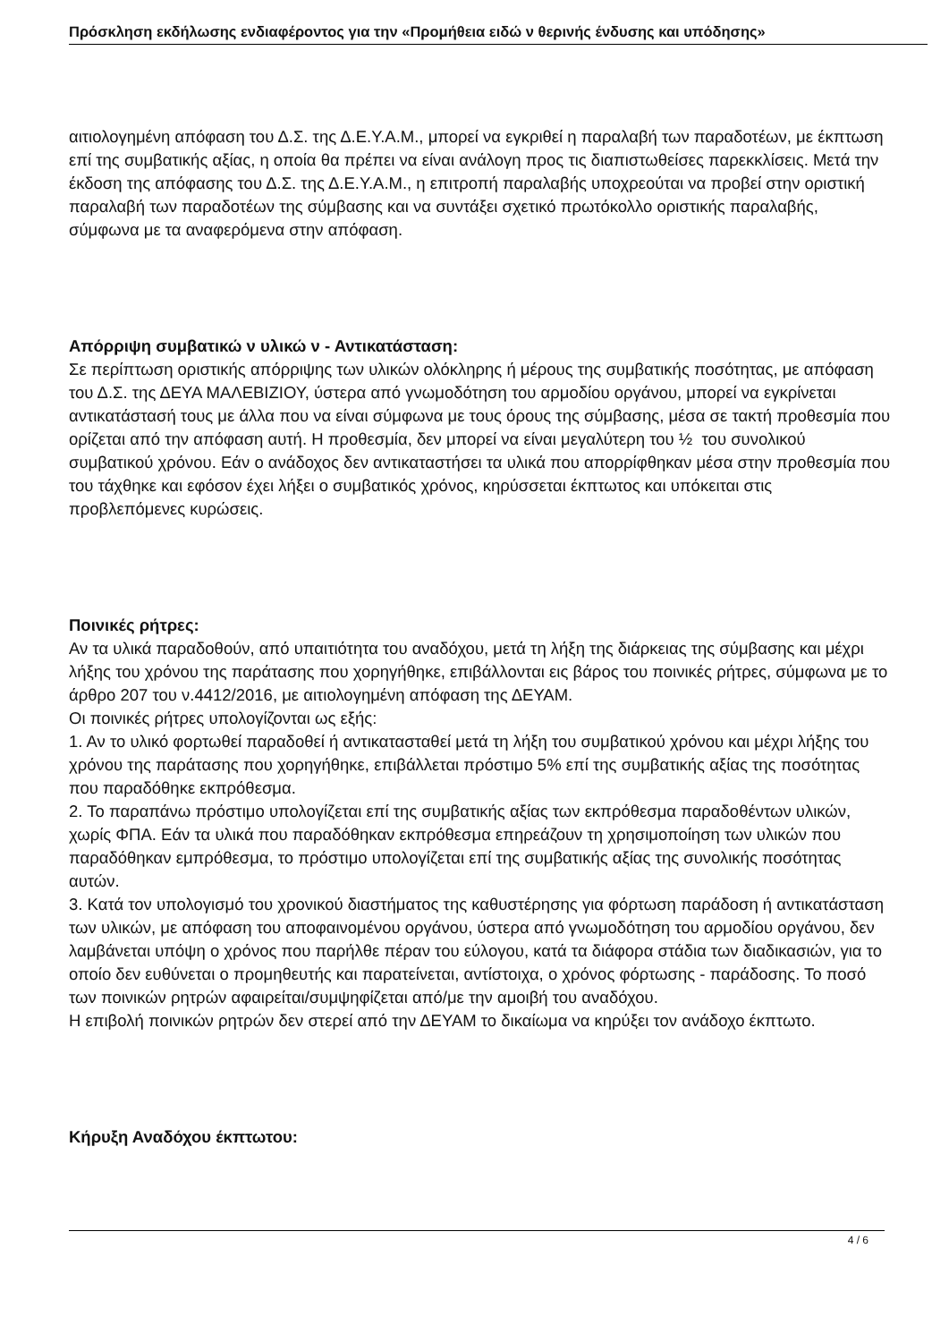Πρόσκληση εκδήλωσης ενδιαφέροντος για την «Προμήθεια ειδώ ν θερινής ένδυσης και υπόδησης»
αιτιολογημένη απόφαση του Δ.Σ. της Δ.Ε.Υ.Α.Μ., μπορεί να εγκριθεί η παραλαβή των παραδοτέων, με έκπτωση επί της συμβατικής αξίας, η οποία θα πρέπει να είναι ανάλογη προς τις διαπιστωθείσες παρεκκλίσεις. Μετά την έκδοση της απόφασης του Δ.Σ. της Δ.Ε.Υ.Α.Μ., η επιτροπή παραλαβής υποχρεούται να προβεί στην οριστική παραλαβή των παραδοτέων της σύμβασης και να συντάξει σχετικό πρωτόκολλο οριστικής παραλαβής, σύμφωνα με τα αναφερόμενα στην απόφαση.
Απόρριψη συμβατικώ ν υλικώ ν - Αντικατάσταση:
Σε περίπτωση οριστικής απόρριψης των υλικών ολόκληρης ή μέρους της συμβατικής ποσότητας, με απόφαση του Δ.Σ. της ΔΕΥΑ ΜΑΛΕΒΙΖΙΟΥ, ύστερα από γνωμοδότηση του αρμοδίου οργάνου, μπορεί να εγκρίνεται αντικατάστασή τους με άλλα που να είναι σύμφωνα με τους όρους της σύμβασης, μέσα σε τακτή προθεσμία που ορίζεται από την απόφαση αυτή. Η προθεσμία, δεν μπορεί να είναι μεγαλύτερη του ½ του συνολικού συμβατικού χρόνου. Εάν ο ανάδοχος δεν αντικαταστήσει τα υλικά που απορρίφθηκαν μέσα στην προθεσμία που του τάχθηκε και εφόσον έχει λήξει ο συμβατικός χρόνος, κηρύσσεται έκπτωτος και υπόκειται στις προβλεπόμενες κυρώσεις.
Ποινικές ρήτρες:
Αν τα υλικά παραδοθούν, από υπαιτιότητα του αναδόχου, μετά τη λήξη της διάρκειας της σύμβασης και μέχρι λήξης του χρόνου της παράτασης που χορηγήθηκε, επιβάλλονται εις βάρος του ποινικές ρήτρες, σύμφωνα με το άρθρο 207 του ν.4412/2016, με αιτιολογημένη απόφαση της ΔΕΥΑΜ.
Οι ποινικές ρήτρες υπολογίζονται ως εξής:
1. Αν το υλικό φορτωθεί παραδοθεί ή αντικατασταθεί μετά τη λήξη του συμβατικού χρόνου και μέχρι λήξης του χρόνου της παράτασης που χορηγήθηκε, επιβάλλεται πρόστιμο 5% επί της συμβατικής αξίας της ποσότητας που παραδόθηκε εκπρόθεσμα.
2. Το παραπάνω πρόστιμο υπολογίζεται επί της συμβατικής αξίας των εκπρόθεσμα παραδοθέντων υλικών, χωρίς ΦΠΑ. Εάν τα υλικά που παραδόθηκαν εκπρόθεσμα επηρεάζουν τη χρησιμοποίηση των υλικών που παραδόθηκαν εμπρόθεσμα, το πρόστιμο υπολογίζεται επί της συμβατικής αξίας της συνολικής ποσότητας αυτών.
3. Κατά τον υπολογισμό του χρονικού διαστήματος της καθυστέρησης για φόρτωση παράδοση ή αντικατάσταση των υλικών, με απόφαση του αποφαινομένου οργάνου, ύστερα από γνωμοδότηση του αρμοδίου οργάνου, δεν λαμβάνεται υπόψη ο χρόνος που παρήλθε πέραν του εύλογου, κατά τα διάφορα στάδια των διαδικασιών, για το οποίο δεν ευθύνεται ο προμηθευτής και παρατείνεται, αντίστοιχα, ο χρόνος φόρτωσης - παράδοσης. Το ποσό των ποινικών ρητρών αφαιρείται/συμψηφίζεται από/με την αμοιβή του αναδόχου.
Η επιβολή ποινικών ρητρών δεν στερεί από την ΔΕΥΑΜ το δικαίωμα να κηρύξει τον ανάδοχο έκπτωτο.
Κήρυξη Αναδόχου έκπτωτου:
4 / 6